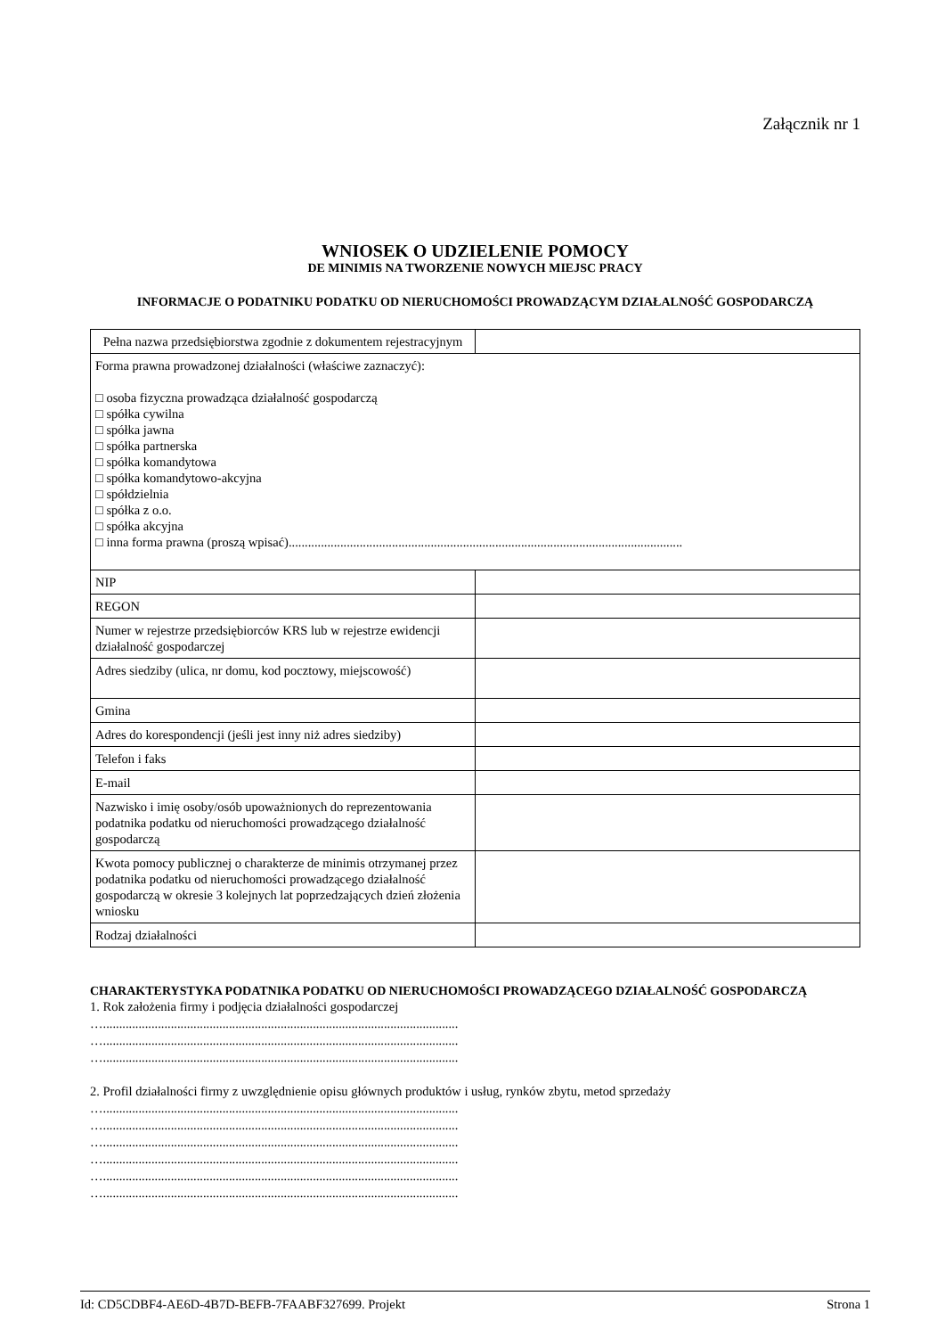Załącznik nr 1
WNIOSEK O UDZIELENIE POMOCY
DE MINIMIS NA TWORZENIE NOWYCH MIEJSC PRACY
INFORMACJE O PODATNIKU PODATKU OD NIERUCHOMOŚCI PROWADZĄCYM DZIAŁALNOŚĆ GOSPODARCZĄ
| Pełna nazwa przedsiębiorstwa zgodnie z dokumentem rejestracyjnym | |
| Forma prawna prowadzonej działalności (właściwe zaznaczyć): □ osoba fizyczna prowadząca działalność gospodarczą □ spółka cywilna □ spółka jawna □ spółka partnerska □ spółka komandytowa □ spółka komandytowo-akcyjna □ spółdzielnia □ spółka z o.o. □ spółka akcyjna □ inna forma prawna (proszą wpisać).......................................................................................................................... | |
| NIP | |
| REGON | |
| Numer w rejestrze przedsiębiorców KRS lub w rejestrze ewidencji działalność gospodarczej | |
| Adres siedziby (ulica, nr domu, kod pocztowy, miejscowość) | |
| Gmina | |
| Adres do korespondencji (jeśli jest inny niż adres siedziby) | |
| Telefon i faks | |
| E-mail | |
| Nazwisko i imię osoby/osób upoważnionych do reprezentowania podatnika podatku od nieruchomości prowadzącego działalność gospodarczą | |
| Kwota pomocy publicznej o charakterze de minimis otrzymanej przez podatnika podatku od nieruchomości prowadzącego działalność gospodarczą w okresie 3 kolejnych lat poprzedzających dzień złożenia wniosku | |
| Rodzaj działalności | |
CHARAKTERYSTYKA PODATNIKA PODATKU OD NIERUCHOMOŚCI PROWADZĄCEGO DZIAŁALNOŚĆ GOSPODARCZĄ
1. Rok założenia firmy i podjęcia działalności gospodarczej
…..............................................................................................................
…..............................................................................................................
…..............................................................................................................
2. Profil działalności firmy z uwzględnienie opisu głównych produktów i usług, rynków zbytu, metod sprzedaży
…..............................................................................................................
…..............................................................................................................
…..............................................................................................................
…..............................................................................................................
…..............................................................................................................
…..............................................................................................................
Id: CD5CDBF4-AE6D-4B7D-BEFB-7FAABF327699. Projekt Strona 1